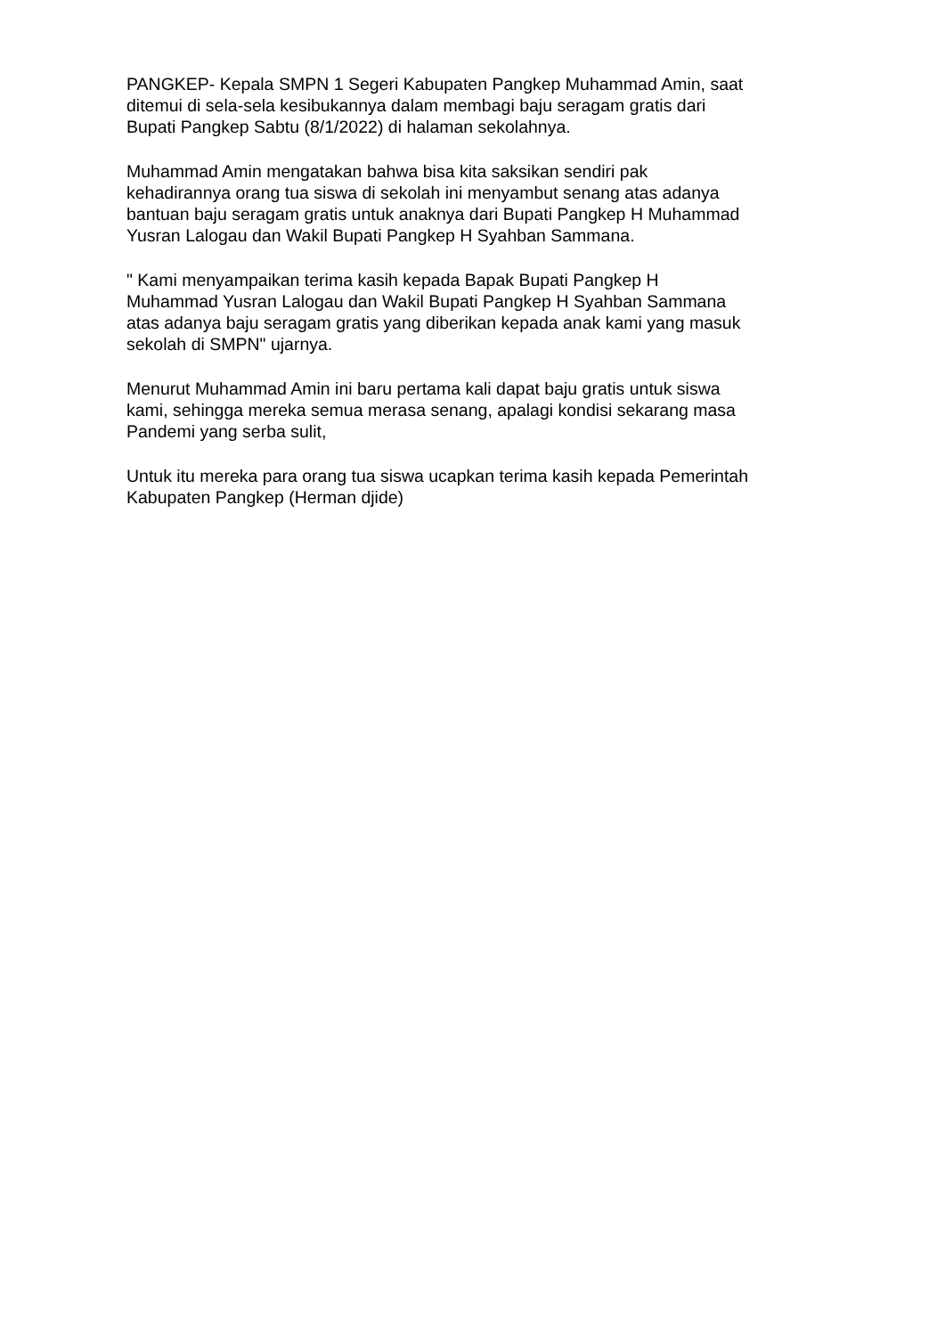PANGKEP- Kepala SMPN 1 Segeri Kabupaten Pangkep Muhammad Amin, saat
ditemui di sela-sela kesibukannya dalam membagi baju seragam gratis dari
Bupati Pangkep Sabtu (8/1/2022) di halaman sekolahnya.
Muhammad Amin mengatakan bahwa bisa kita saksikan sendiri pak
kehadirannya orang tua siswa di sekolah ini menyambut senang atas adanya
bantuan baju seragam gratis untuk anaknya dari Bupati Pangkep H Muhammad
Yusran Lalogau dan Wakil Bupati Pangkep H Syahban Sammana.
" Kami menyampaikan terima kasih kepada Bapak Bupati Pangkep H
Muhammad Yusran Lalogau dan Wakil Bupati Pangkep H Syahban Sammana
atas adanya baju seragam gratis yang diberikan kepada anak kami yang masuk
sekolah di SMPN" ujarnya.
Menurut Muhammad Amin ini baru pertama kali dapat baju gratis untuk siswa
kami, sehingga mereka semua merasa senang, apalagi kondisi sekarang masa
Pandemi yang serba sulit,
Untuk itu mereka para orang tua siswa ucapkan terima kasih kepada Pemerintah
Kabupaten Pangkep (Herman djide)